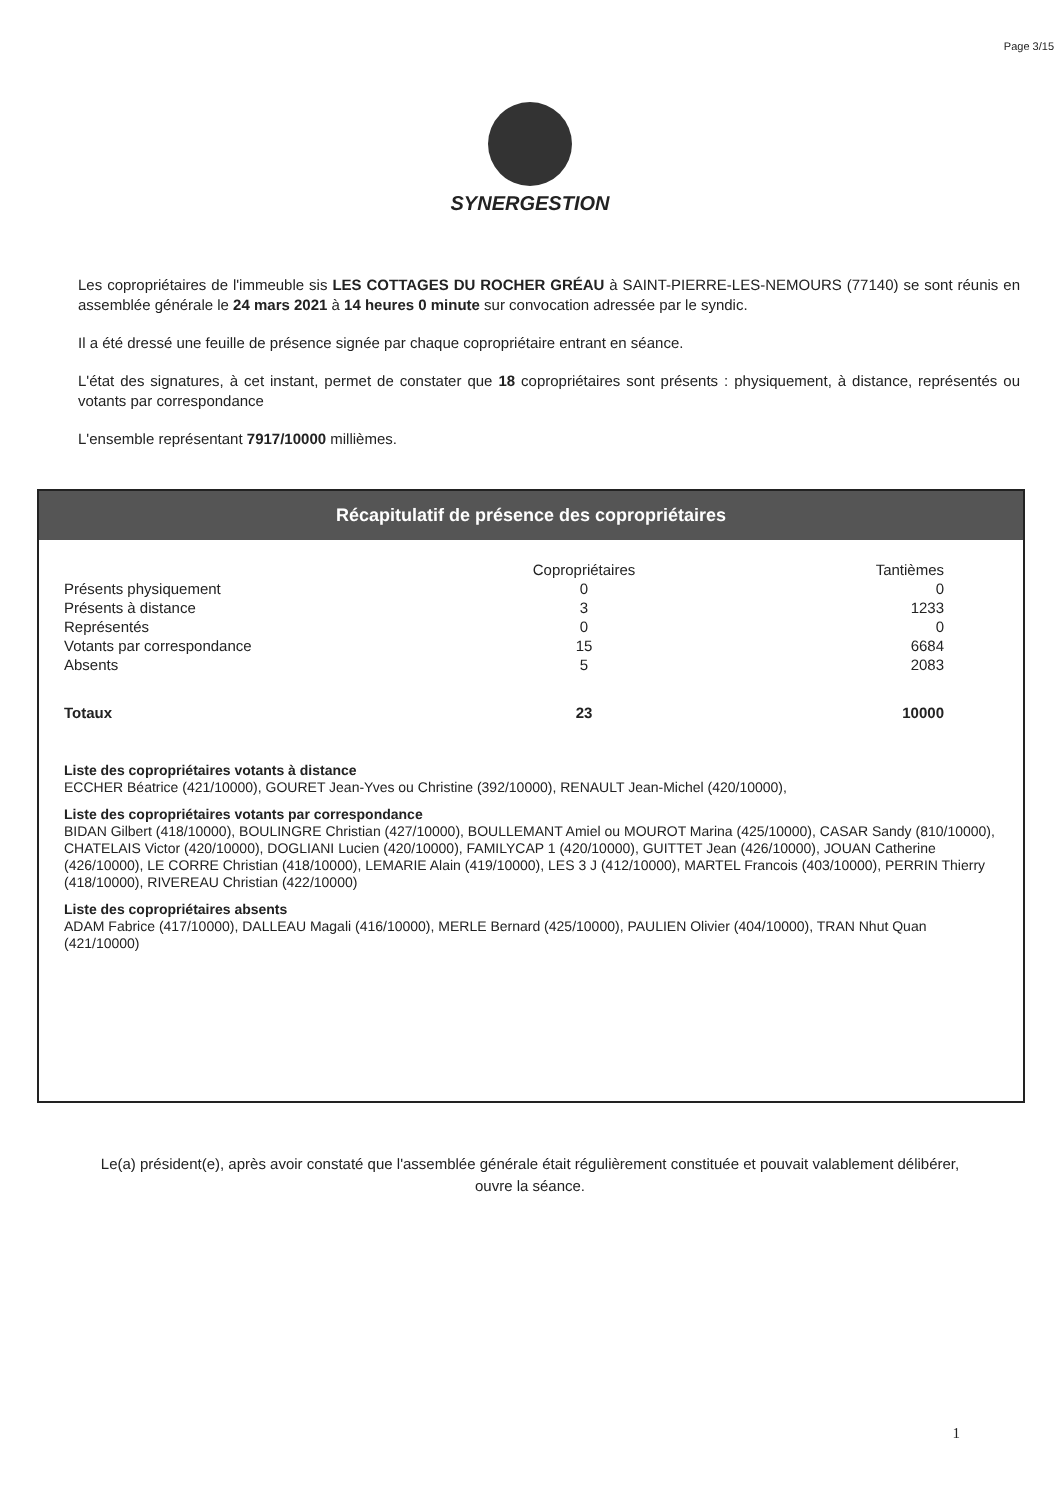Page 3/15
SYNERGESTION
Les copropriétaires de l'immeuble sis LES COTTAGES DU ROCHER GRÉAU à SAINT-PIERRE-LES-NEMOURS (77140) se sont réunis en assemblée générale le 24 mars 2021 à 14 heures 0 minute sur convocation adressée par le syndic.
Il a été dressé une feuille de présence signée par chaque copropriétaire entrant en séance.
L'état des signatures, à cet instant, permet de constater que 18 copropriétaires sont présents : physiquement, à distance, représentés ou votants par correspondance
L'ensemble représentant 7917/10000 millièmes.
Récapitulatif de présence des copropriétaires
| | Copropriétaires | Tantièmes |
| --- | --- | --- |
| Présents physiquement | 0 | 0 |
| Présents à distance | 3 | 1233 |
| Représentés | 0 | 0 |
| Votants par correspondance | 15 | 6684 |
| Absents | 5 | 2083 |
| Totaux | 23 | 10000 |
Liste des copropriétaires votants à distance
ECCHER Béatrice (421/10000), GOURET Jean-Yves ou Christine (392/10000), RENAULT Jean-Michel (420/10000),
Liste des copropriétaires votants par correspondance
BIDAN Gilbert (418/10000), BOULINGRE Christian (427/10000), BOULLEMANT Amiel ou MOUROT Marina (425/10000), CASAR Sandy (810/10000), CHATELAIS Victor (420/10000), DOGLIANI Lucien (420/10000), FAMILYCAP 1 (420/10000), GUITTET Jean (426/10000), JOUAN Catherine (426/10000), LE CORRE Christian (418/10000), LEMARIE Alain (419/10000), LES 3 J (412/10000), MARTEL Francois (403/10000), PERRIN Thierry (418/10000), RIVEREAU Christian (422/10000)
Liste des copropriétaires absents
ADAM Fabrice (417/10000), DALLEAU Magali (416/10000), MERLE Bernard (425/10000), PAULIEN Olivier (404/10000), TRAN Nhut Quan (421/10000)
Le(a) président(e), après avoir constaté que l'assemblée générale était régulièrement constituée et pouvait valablement délibérer, ouvre la séance.
1